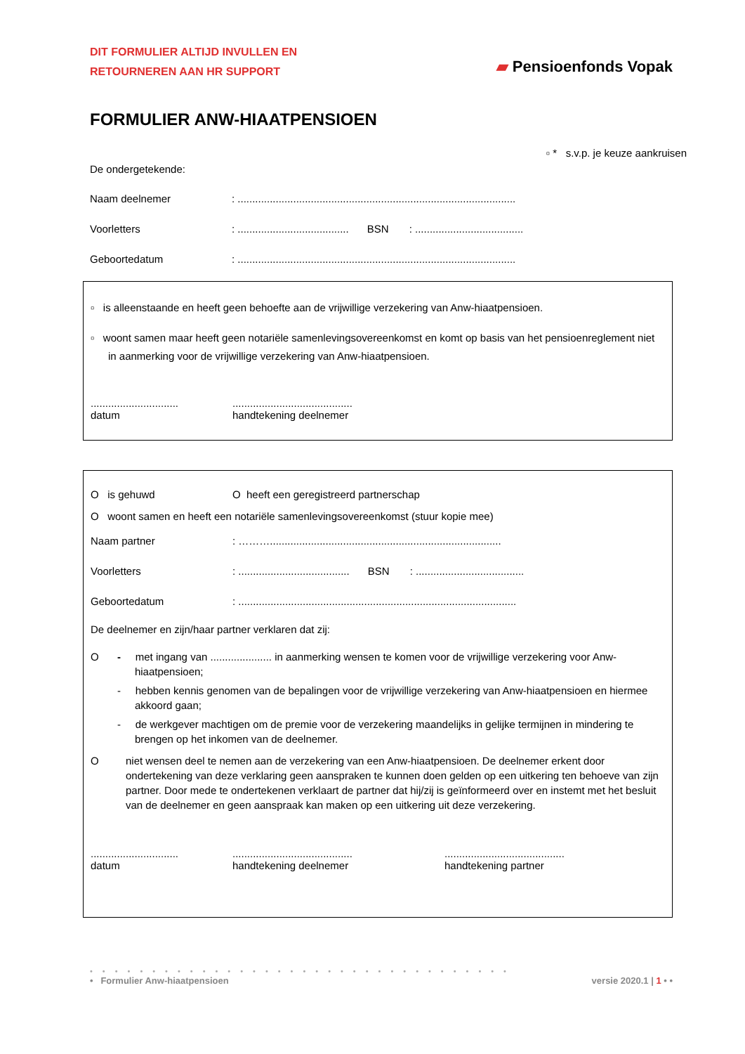DIT FORMULIER ALTIJD INVULLEN EN
RETOURNEREN AAN HR SUPPORT
▰ Pensioenfonds Vopak
FORMULIER ANW-HIAATPENSIOEN
▫ * s.v.p. je keuze aankruisen
De ondergetekende:
Naam deelnemer: ...............................................................................................
Voorletters: ...................................... BSN: .....................................
Geboortedatum: ...............................................................................................
▫ is alleenstaande en heeft geen behoefte aan de vrijwillige verzekering van Anw-hiaatpensioen.
▫ woont samen maar heeft geen notariële samenlevingsovereenkomst en komt op basis van het pensioenreglement niet in aanmerking voor de vrijwillige verzekering van Anw-hiaatpensioen.
..............................
datum
.........................................
handtekening deelnemer
O is gehuwd O heeft een geregistreerd partnerschap
O woont samen en heeft een notariële samenlevingsovereenkomst (stuur kopie mee)
Naam partner: ………...............................................................................
Voorletters: ...................................... BSN: .....................................
Geboortedatum: ...............................................................................................
De deelnemer en zijn/haar partner verklaren dat zij:
O - met ingang van ..................... in aanmerking wensen te komen voor de vrijwillige verzekering voor Anw-hiaatpensioen;
- hebben kennis genomen van de bepalingen voor de vrijwillige verzekering van Anw-hiaatpensioen en hiermee akkoord gaan;
- de werkgever machtigen om de premie voor de verzekering maandelijks in gelijke termijnen in mindering te brengen op het inkomen van de deelnemer.
O niet wensen deel te nemen aan de verzekering van een Anw-hiaatpensioen. De deelnemer erkent door ondertekening van deze verklaring geen aanspraken te kunnen doen gelden op een uitkering ten behoeve van zijn partner. Door mede te ondertekenen verklaart de partner dat hij/zij is geïnformeerd over en instemt met het besluit van de deelnemer en geen aanspraak kan maken op een uitkering uit deze verzekering.
..............................
datum
.........................................
handtekening deelnemer
.........................................
handtekening partner
••••••••••••••••••••••••••••••••••
• Formulier Anw-hiaatpensioen versie 2020.1 | 1 • •